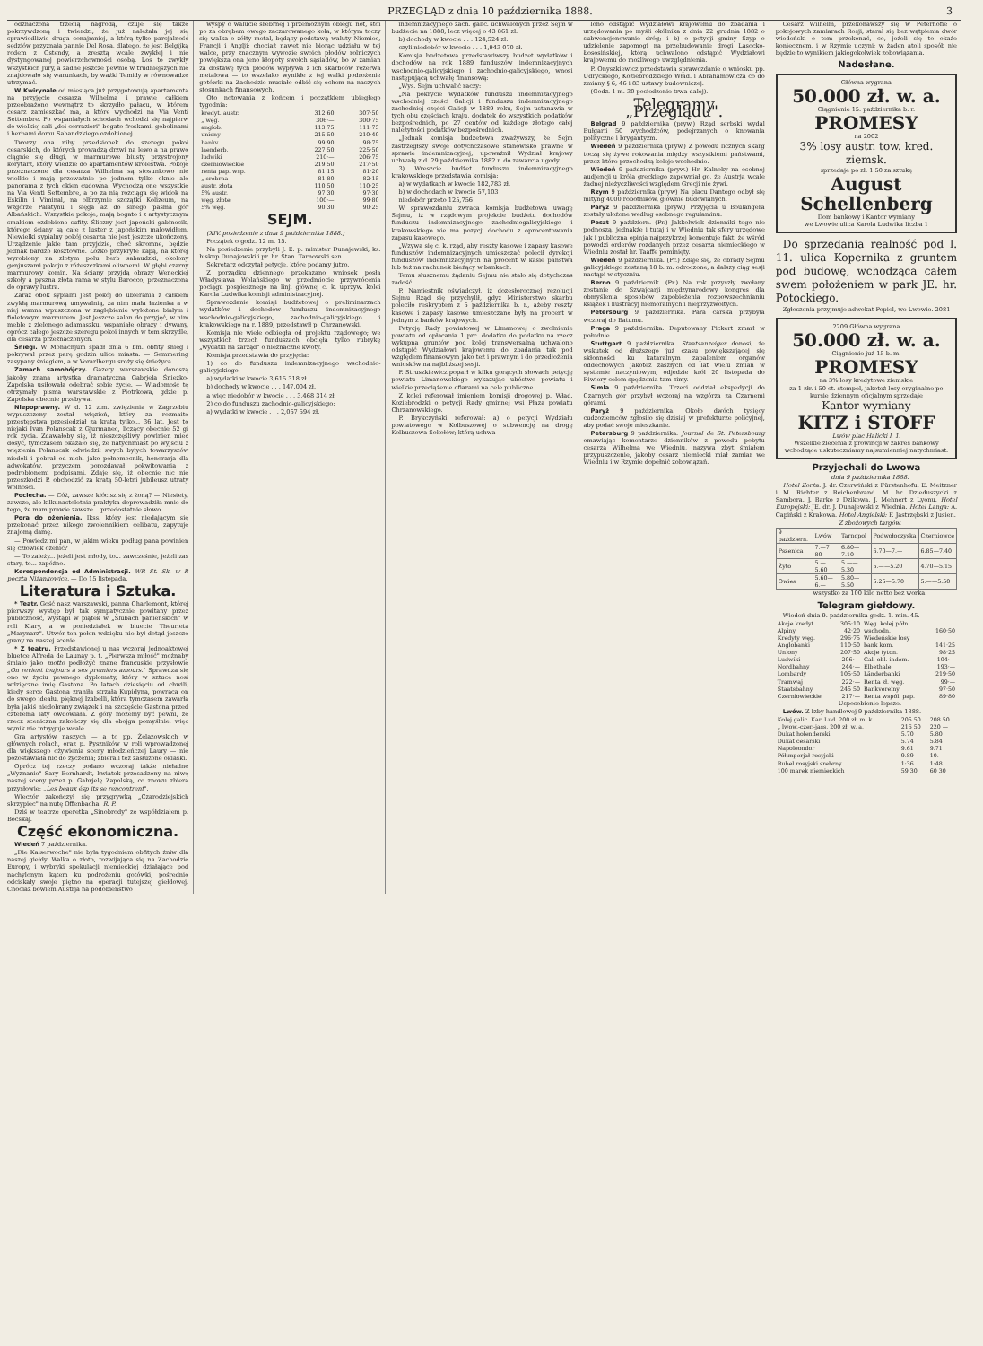PRZEGLĄD z dnia 10 października 1888. 3
odznaczona trzecią nagrodą, czuje się także pokrzywdzoną i twierdzi, że już należała jej się sprawiedliwie druga conajmniej, a którą tylko parcjalność sędziów przyznała pannie Del Rosa, dlatego, że jest Belgijką rodem z Ostendy, a zresztą wcale zwykłej i nie dystyngowanej powierzchowności osobą. Los to zwykły wszystkich Jury, a żadne jeszcze pewnie w trudniejszych nie znajdowało się warunkach, by ważki Temidy w równowadze utrzymać.
W Kwirynale od miesiąca już przygotowują apartamenta na przyjęcie cesarza Wilhelma i prawie całkiem przeobrażono wewnątrz to skrzydło pałacu, w którem cesarz zamieszkać ma, a które wychodzi na Via Venti Settembre. Po wspaniałych schodach wchodzi się najpierw do wielkiej sali „dei corrazieri" bogato freskami, gobelinami i herbami domu Sabandzkiego ozdobionej.
Tworzy ona niby przedsionek do szeregu pokoi cesarskich, do których prowadzą drzwi na lewo a na prawo ciągnie się długi, w marmurowe biusty przystrojony korytarz, który wiedzie do apartamentów królestwa. Pokoje przeznaczone dla cesarza Wilhelma są stosunkowo nie wielkie i mają przeważnie po jednem tylko oknie ale panorama z tych okien cudowna. Wychodzą one wszystkie na Via Venti Settembre, a po za nią rozciąga się widok na Eskilin i Viminal, na olbrzymie szczątki Kolizeum, na wzgórze Palatynu i sięga aż do sinego pasma gór Albańskich. Wszystkie pokoje, mają bogato i z artystycznym smakiem ozdobione sufity. Śliczny jest japoński gabinecik, którego ściany są całe z luster z japońskim malowidłem. Niewielki sypialny pokój cesarza nie jest jeszcze ukończony. Urządzenie jakie tam przyjdzie, choć skromne, będzie jednak bardzo kosztowne. Łóżko przykryte kapą, na której wyrobiony na złotym polu herb sabaudzki, okolony genjuszami pokoju z różeszczkami oliwnemi. W głębi czarny marmurowy komin. Na ściany przyjdą obrazy Weneckiej szkoły a pyszna złota rama w stylu Barocco, przeznaczona do oprawy lustra.
Zaraz obok sypialni jest pokój do ubierania z całkiem zwykłą marmurową umywalnią, za nim mała łazienka a w niej wanna wpuszczona w zagłębienie wyłożone białym i fioletowym marmurem. Jest jeszcze salon do przyjęć, w nim meble z zielonego adamaszku, wspaniałe obrazy i dywany, oprócz całego jeszcze szeregu pokoi innych w tem skrzydle, dla cesarza przeznaczonych.
Śniegi. W Monachjum spadł dnia 6 bm. obfity śnieg i pokrywał przez parę godzin ulice miasta. — Semmering zasypany śniegiem, a w Vorarlbergu sroży się śnieżyca.
Zamach samobójczy. Gazety warszawskie donoszą jakoby znana artystka dramatyczna Gabrjela Śnieżko-Zapolska usiłowała odebrać sobie życie. — Wiadomość tę otrzymały pisma warszawskie z Piotrkowa, gdzie p. Zapolska obecnie przebywa.
Niepoprawny. W d. 12 z.m. zwięzienia w Zagrzebiu wypuszczony został więzień, który za rozmaite przestępstwa przesiedział za kratą tylko... 36 lat. Jest to niejaki Ivan Polanscak z Gjurmanec, liczący obecnie 52 gi rok życia. Zdawałoby się, iż nieszczęśliwy powinien mieć dosyć, tymczasem okazało się, że natychmiast po wyjściu z więzienia Polanscak odwiedził swych byłych towarzyszów niedoli i pobrał od nich, jako pełnomocnik, honorarja dla adwokatów, przyczem porozdawał pokwitowania z podrobionemi podpisami. Zdaje się, iż obecnie nic nie przeszkodzi P. obchodzić za kratą 50-letni jubileusz utraty wolności.
Pociecha. — Cóż, zawsze kłócisz się z żoną? — Niestety, zawsze, ale kilkunastoletnia praktyka doprowadziła mnie do tego, że mam prawie zawsze... przedostatnie słowo.
Pora do ożenienia. Ikss, który jest niedającym się przekonać przez nikogo zwolennikiem celibatu, zapytuje znajomą damę.
— Powiedz mi pan, w jakim wieku podług pana powinien się człowiek ożenić?
— To zależy... jeżeli jest młody, to... zawcześnie, jeżeli zas stary, to... zapóźno.
Korespondencja od Administracji. WP. St. Sk. w P. poczta Niżankowice. — Do 15 listopada.
Literatura i Sztuka.
* Teatr. Gość nasz warszawski, panna Charlemont, której pierwszy występ był tak sympatycznie powitany przez publiczność, wystąpi w piątek w „Ślubach panieńskich" w roli Klary, a w poniedziałek w bluecie Theurieta „Marynarz". Utwór ten pełen wdzięku nie był dotąd jeszcze grany na naszej scenie.
* Z teatru. Przedstawionej u nas wczoraj jednoaktowej bluetce Alfreda de Launay p. t. „Pierwsza miłość" możnaby śmiało jako motto podłożyć znane francuskie przysłowie „On revient toujours à ses premiers amours." Sprawdza się ono w życiu pewnego dyplomaty, który w sztuce nosi wdzięczne imię Gastona. Po latach dziesięciu od chwili, kiedy serce Gastona zraniła strzała Kupidyna, powraca on do swego ideału, pięknej Izabelli, która tymczasem zawarła była jakiś niedobrany związek i na szczęście Gastona przed czterema laty owdowiała. Z góry możemy być pewni, że rzecz sceniczna zakończy się dla obojga pomyślnie; więc wynik nie intryguje wcale.
Gra artystów naszych — a to pp. Żelazowskich w głównych rolach, oraz p. Pyszników w roli wprowadzonej dla większego ożywienia sceny młodzieńczej Laury — nie pozostawiała nic do życzenia; zbierali też zasłużone oklaski.
Oprócz tej rzeczy podano wczoraj także nieładne „Wyznanie" Sary Bernhardt, kwiatek przesadzony na niwę naszej sceny przez p. Gabrjelę Zapolską, co znowu zbiera przysłowie: „Les beaux ésp its se rencontrent".
Wieczór zakończył się przygrywką „Czarodziejskich skrzypiec" na nutę Offenbacha. R. P.
Dziś w teatrze operetka „Sinobrody" ze współdziałem p. Bocskaj.
Część ekonomiczna.
Wiedeń 7 października.
„Die Kaiserwoche" nie była tygodniem obfitych żniw dla naszej giełdy. Walka o złoto, rozwijająca się na Zachodzie Europy, i wybryki spekulacji niemieckiej działające pod nachylonym kątem ku podrożeniu gotówki, pośrednio odciskały swoje piętno na operacji tutejszej giełdowej. Chociaż bowiem Austrja na podobieństwo
wyspy o walucie srebrnej i przemożnym obiegu not, stoi po za obrębem owego zaczarowanego koła, w którym toczy się walka o żółty metal, będący podstawą waluty Niemiec, Francji i Anglji; chociaż nawet nie biorąc udziału w tej walce, przy znacznym wywozie swoich płodów rolniczych powiększa ona jeno kłopoty swoich sąsiadów, bo w zamian za dostawę tych płodów wypływa z ich skarbców rezerwa metalowa — to wszelako wynikłe z tej walki podrożenie gotówki na Zachodzie musiało odbić się echem na naszych stosunkach finansowych.
Oto notowania z końcem i początkiem ubiegłego tygodnia:
| kredyt. austr. | 312·60 | 307·50 |
| „ węg. | 306·— | 300·75 |
| anglob. | 113·75 | 111·75 |
| uniony | 215·50 | 210·40 |
| bankv. | 99·90 | 98·75 |
| laenderb. | 227·50 | 225·50 |
| ludwiki | 210·— | 206·75 |
| czerniowieckie | 219·50 | 217·50 |
| renta pap. wsp. | 81·15 | 81·20 |
| „ srebrna | 81·80 | 82·15 |
| austr. złota | 110·50 | 110·25 |
| 5% austr. | 97·30 | 97·30 |
| węg. złote | 100·— | 99·80 |
| 5% węg. | 90·30 | 90·25 |
SEJM.
(XIV. posiedzenie z dnia 9 października 1888.)
Początek o godz. 12 m. 15.
Na posiedzenie przybyli J. E. p. minister Dunajewski, ks. biskup Dunajewski i pr. hr. Stan. Tarnowski sen.
Sekretarz odczytał petycje, które podamy jutro.
Z porządku dziennego przekazano wniosek posła Władysława Wolańskiego w przedmiocie przywrócenia pociągu pospiesznego na linji głównej c. k. uprzyw. kolei Karola Ludwika komisji administracyjnej.
Sprawozdanie komisji budżetowej o preliminarzach wydatków i dochodów funduszu indemnizacyjnego wschodnio-galicyjskiego, zachodnio-galicyjskiego i krakowskiego na r. 1889, przedstawił p. Chrzanowski.
Komisja nie wiele odbiegła od projektu rządowego; we wszystkich trzech funduszach obcięła tylko rubrykę „wydatki na zarząd" o nieznaczne kwoty.
Komisja przedstawia do przyjęcia:
1) co do funduszu indemnizacyjnego wschodnio-galicyjskiego:
a) wydatki w kwocie 3,615.318 zł.
b) dochody w kwocie . . . 147.004 zł.
a więc niedobór w kwocie . . . 3,468 314 zł.
2) co do funduszu zachodnio-galicyjskiego:
a) wydatki w kwocie . . . 2,067 594 zł.
indemnizacyjnego zach. galic. uchwalonych przez Sejm w budżecie na 1888, lecz więcej o 43 861 zł.
b) dochody w kwocie . . . 124,524 zł.
czyli niedobór w kwocie . . . 1,943 070 zł.
Komisja budżetowa przedstawiwszy budżet wydatków i dochodów na rok 1889 funduszów indemnizacyjnych wschodnio-galicyjskiego i zachodnio-galicyjskiego, wnosi następującą uchwałę finansową:
„Wys. Sejm uchwalić raczy:
„Na pokrycie wydatków funduszu indemnizacyjnego wschodniej części Galicji i funduszu indemnizacyjnego zachodniej części Galicji w 1889 roku, Sejm ustanawia w tych obu częściach kraju, dodatek do wszystkich podatków bezpośrednich, po 27 centów od każdego złotego całej należytości podatków bezpośrednich.
„Jednak komisja budżetowa zważywszy, że Sejm zastrzegłszy swoje dotychczasowe stanowisko prawne w sprawie indemnizacyjnej, upoważnił Wydział krajowy uchwałą z d. 29 października 1882 r. do zawarcia ugody...
3) Wreszcie budżet funduszu indemnizacyjnego krakowskiego przedstawia komisja:
a) w wydatkach w kwocie 182,783 zł.
b) w dochodach w kwocie 57,103
niedobór przeto 125,756
W sprawozdaniu zwraca komisja budżetowa uwagę Sejmu, iż w rządowym projekcie budżetu dochodów funduszu indemnizacyjnego zachodniogalicyjskiego i krakowskiego nie ma pozycji dochodu z oprocentowania zapasu kasowego.
„Wzywa się c. k. rząd, aby reszty kasowe i zapasy kasowe funduszów indemnizacyjnych umieszczać polecił dyrekcji funduszów indemnizacyjnych na procent w kasie państwa lub też na rachunek bieżący w bankach.
Temu słusznemu żądaniu Sejmu nie stało się dotychczas zadość.
P. Namiestnik oświadczył, iż dozesłorocznej rezolucji Sejmu Rząd się przychylił, gdyż Ministerstwo skarbu poleciło reskryptem z 5 października b. r., ażeby reszty kasowe i zapasy kasowe umieszczane były na procent w jednym z banków krajowych.
Petycję Rady powiatowej w Limanowej o zwolnienie powiatu od opłacania 1 prc. dodatku do podatku na rzecz wykupna gruntów pod kolej transwersalną uchwalono odstąpić Wydziałowi krajowemu do zbadania tak pod względem finansowym jako też i prawnym i do przedłożenia wniosków na najbliższej sesji.
P. Struszkiewicz poparł w kilku gorących słowach petycję powiatu Limanowskiego wykazując ubóstwo powiatu i wielkie przeciążenie ofiarami na cele publiczne.
Z kolei referował imieniem komisji drogowej p. Wład. Koziebrodzki o petycji Rady gminnej wsi Płaza powiatu Chrzanowskiego.
P. Brykczyński referował: a) o petycji Wydziału powiatowego w Kolbuszowej o subwencję na drogę Kolbuszowa-Sokołów; którą uchwa-
lono odstąpić Wydziałowi krajowemu do zbadania i urzędowania po myśli okólnika z dnia 22 grudnia 1882 o subwencjonowanie dróg; i b) o petycji gminy Szyp o udzielenie zapomogi na przebudowanie drogi Lasocko-Łososińskiej, którą uchwalono odstąpić Wydziałowi krajowemu do możliwego uwzględnienia.
P. Onyszkiewicz przedstawia sprawozdanie o wniosku pp. Udryckiego, Koziebrodzkiego Wład. i Abrahamowicza co do zmiany § 6, 46 i 83 ustawy budowniczej.
(Godz. 1 m. 30 posiedzenie trwa dalej).
Telegramy „Przeglądu".
Belgrad 9 października (pryw.) Rząd serbski wydal Bułgarii 50 wychodźców, podejrzanych o knowania polityczne i brygantyzm.
Wiedeń 9 października (pryw.) Z powodu licznych skarg toczą się żywe rokowania między wszystkiemi państwami, przez które przechodzą koleje wschodnie.
Wiedeń 9 października (pryw.) Hr. Kalnoky na osobnej audjencji u króla greckiego zapewniał go, że Austrja wcale żadnej nieżyczliwości względem Grecji nie żywi.
Rzym 9 października (pryw) Na placu Dantego odbył się mityng 4000 robotników, głównie budowlanych.
Paryż 9 października (pryw.) Przyjęcia u Boulangera zostały ułożone według osobnego regulaminu.
Peszt 9 październ. (Pr.) Jakkolwiek dzienniki tego nie podnoszą, jednakże i tutaj i w Wiedniu tak sfery urzędowe jak i publiczna opinja najprzykrzej komentuje fakt, że wśród powodzi orderów rozdanych przez cesarza niemieckiego w Wiedniu został hr. Taaffe pominięty.
Wiedeń 9 października. (Pr.) Zdaje się, że obrady Sejmu galicyjskiego zostaną 18 b. m. odroczone, a dalszy ciąg sesji nastąpi w styczniu.
Berno 9 październik. (Pr.) Na rok przyszły zwołany zostanie do Szwajcarji międzynarodowy kongres dla obmyślenia sposobów zapobieżenia rozpowszechnianiu książek i ilustracyj niemoralnych i nieprzyzwoitych.
Petersburg 9 października. Para carska przybyła wczoraj do Batumu.
Praga 9 października. Deputowany Pickert zmarł w południe.
Stuttgart 9 października. Staatsanzeiger donosi, że wskutek od dłuższego już czasu powiększającej się skłonności ku kataralnym zapaleniom organów oddechowych jakoteż zaszłych od lat wielu zmian w systemie naczyniowym, odjedzie król 20 listopada do Riwiery celem spędzenia tam zimy.
Simla 9 października. Trzeci oddział ekspedycji do Czarnych gór przybył wczoraj na wzgórza za Czarnemi górami.
Paryż 9 października. Około dwóch tysięcy cudzoziemców zgłosiło się dzisiaj w prefekturze policyjnej, aby podać swoje mieszkanie.
Petersburg 9 października. Journal de St. Petersbourg omawiając komentarze dzienników z powodu pobytu cesarza Wilhelma we Wiedniu, nazywa zbyt śmiałem przypuszczenie, jakoby cesarz niemiecki miał zamiar we Wiedniu i w Rzymie dopełnić zobowiązań.
Cesarz Wilhelm, przekonawszy się w Peterhofie o pokojowych zamiarach Rosji, starał się bez wątpienia dwór wiedeński o tem przekonać, co, jeżeli się to okaże koniecznem, i w Rzymie uczyni; w żaden atoli sposób nie będzie to wynikiem jakiegokolwiek zobowiązania.
Nadesłane.
Główna wygrana
50.000 zł. w. a.
Ciągnienie 15. października b. r.
PROMESY
na 2002
3% losy austr. tow. kred. ziemsk.
sprzedaje po zł. 1·50 za sztukę
August Schellenberg
Dom bankowy i Kantor wymiany
we Lwowie ulica Karola Ludwika liczba 1
Do sprzedania realność pod l. 11. ulica Kopernika z gruntem pod budowę, wchodząca całem swem położeniem w park JE. hr. Potockiego.
Zgłoszenia przyjmuje adwokat Popiel, we Lwowie. 2081
2209 Główna wygrana
50.000 zł. w. a.
Ciągnienie już 15 b. m.
PROMESY
na 3% losy kredytowe ziemskie
za 1 złr. i 50 ct. stempel, jakoteż losy oryginalne po kursie dziennym oficjalnym sprzedaje
Kantor wymiany
KITZ i STOFF
Lwów plac Halicki l. 1.
Wszelkie zlecenia z prowincji w zakres bankowy wchodzące uskuteczniamy najsumienniej natychmiast.
Przyjechali do Lwowa
dnia 9 października 1888.
Hotel Żorża: J. dr. Czerwiński z Fürstenhofu. E. Meitzner i M. Richter z Reichenbrand. M. hr. Dzieduszycki z Sambora. J. Barko z Dzikowa. J. Mehnert z Lyonu. Hotel Europejski: JE. dr. J. Dunajewski z Wiednia. Hotel Langa: A. Capiński z Krakowa. Hotel Angielski: F. Jastrzębski z Jusien.
Z zbożowych targów.
| 9 październ. | Lwów | Tarnopol | Podwołoczyska | Czerniowce |
| --- | --- | --- | --- | --- |
| Pszenica | 7.—7 80 | 6.80—7.10 | 6.70—7.— | 6.85—7.40 |
| Żyto | 5.—5.60 | 5.——5.30 | 5.——5.20 | 4.70—5.15 |
| Owies | 5.60—6.— | 5.80—5.50 | 5.25—5.70 | 5.——5.50 |
wszystko za 100 kilo netto bez worka.
Telegram giełdowy.
Wiedeń dnia 9. października godz. 1. min. 45.
| Akcje kredyt | 305·10 | Węg. kolej półn. | |
| Alpiny | 42·20 | wschodn. | 160·50 |
| Kredyty węg. | 296·75 | Wiedeńskie losy | |
| Anglobanki | 110·50 | bank kom. | 141·25 |
| Uniony | 207·50 | Akcje tyton. | 98·25 |
| Ludwiki | 206·— | Gal. obl. indem. | 104·— |
| Nordbahny | 244·— | Elbethale | 193·— |
| Lombardy | 105·50 | Länderbanki | 219·50 |
| Tramwaj | 222·— | Renta zł. węg. | 99·— |
| Staatsbahny | 245 50 | Bankvereiny | 97·50 |
| Czerniowieckie | 217·— | Renta wspól. pap. | 89·80 |
Usposobienie lepsze.
Lwów. Z Izby handlowej 9 października 1888.
| Kolej galic. Kar. Lud. 200 zł. m. k. | 205 50 | 208 50 |
| „ lwow.-czer.-jass. 200 zł. w. a. | 216 50 | 220 — |
| Dukat holenderski | 5.70 | 5.80 |
| Dukat cesarski | 5.74 | 5.84 |
| Napoleondor | 9.61 | 9.71 |
| Półimperjał rosyjski | 9.89 | 10.— |
| Rubel rosyjski srebrny | 1·36 | 1·48 |
| 100 marek niemieckich | 59 30 | 60 30 |